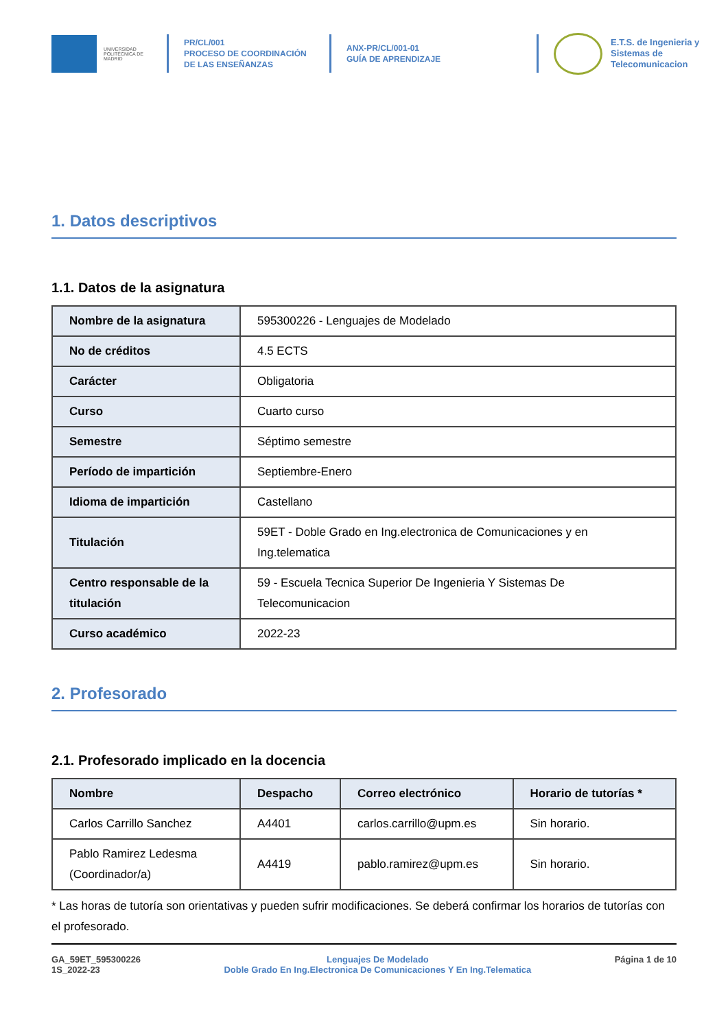UNIVERSIDAD POLITÉCNICA DE MADRID
PR/CL/001
PROCESO DE COORDINACIÓN DE LAS ENSEÑANZAS
ANX-PR/CL/001-01
GUÍA DE APRENDIZAJE
E.T.S. de Ingenieria y
Sistemas de
Telecomunicacion
1. Datos descriptivos
1.1. Datos de la asignatura
| Nombre de la asignatura | 595300226 - Lenguajes de Modelado |
| No de créditos | 4.5 ECTS |
| Carácter | Obligatoria |
| Curso | Cuarto curso |
| Semestre | Séptimo semestre |
| Período de impartición | Septiembre-Enero |
| Idioma de impartición | Castellano |
| Titulación | 59ET - Doble Grado en Ing.electronica de Comunicaciones y en Ing.telematica |
| Centro responsable de la titulación | 59 - Escuela Tecnica Superior De Ingenieria Y Sistemas De Telecomunicacion |
| Curso académico | 2022-23 |
2. Profesorado
2.1. Profesorado implicado en la docencia
| Nombre | Despacho | Correo electrónico | Horario de tutorías * |
| --- | --- | --- | --- |
| Carlos Carrillo Sanchez | A4401 | carlos.carrillo@upm.es | Sin horario. |
| Pablo Ramirez Ledesma (Coordinador/a) | A4419 | pablo.ramirez@upm.es | Sin horario. |
* Las horas de tutoría son orientativas y pueden sufrir modificaciones. Se deberá confirmar los horarios de tutorías con el profesorado.
GA_59ET_595300226
1S_2022-23
Lenguajes De Modelado
Doble Grado En Ing.Electronica De Comunicaciones Y En Ing.Telematica
Página 1 de 10